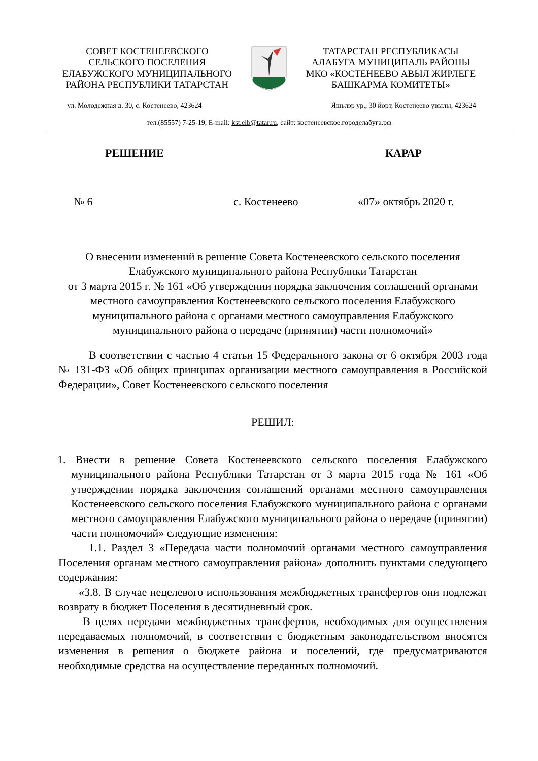СОВЕТ КОСТЕНЕЕВСКОГО
СЕЛЬСКОГО ПОСЕЛЕНИЯ
ЕЛАБУЖСКОГО МУНИЦИПАЛЬНОГО
РАЙОНА РЕСПУБЛИКИ ТАТАРСТАН
ТАТАРСТАН РЕСПУБЛИКАСЫ
АЛАБУГА МУНИЦИПАЛЬ РАЙОНЫ
МКО «КОСТЕНЕЕВО АВЫЛ ЖИРЛЕГЕ
БАШКАРМА КОМИТЕТЫ»
ул. Молодежная д. 30, с. Костенеево, 423624 Яшьлэр ур., 30 йорт, Костенеево увылы, 423624
тел.(85557) 7-25-19, E-mail: kst.elb@tatar.ru, сайт: костенеевское.городелабуга.рф
РЕШЕНИЕ КАРАР
№ 6 с. Костенеево «07» октябрь 2020 г.
О внесении изменений в решение Совета Костенеевского сельского поселения Елабужского муниципального района Республики Татарстан
от 3 марта 2015 г. № 161 «Об утверждении порядка заключения соглашений органами местного самоуправления Костенеевского сельского поселения Елабужского муниципального района с органами местного самоуправления Елабужского муниципального района о передаче (принятии) части полномочий»
В соответствии с частью 4 статьи 15 Федерального закона от 6 октября 2003 года № 131-ФЗ «Об общих принципах организации местного самоуправления в Российской Федерации», Совет Костенеевского сельского поселения
РЕШИЛ:
1. Внести в решение Совета Костенеевского сельского поселения Елабужского муниципального района Республики Татарстан от 3 марта 2015 года № 161 «Об утверждении порядка заключения соглашений органами местного самоуправления Костенеевского сельского поселения Елабужского муниципального района с органами местного самоуправления Елабужского муниципального района о передаче (принятии) части полномочий» следующие изменения:
1.1. Раздел 3 «Передача части полномочий органами местного самоуправления Поселения органам местного самоуправления района» дополнить пунктами следующего содержания:
«3.8. В случае нецелевого использования межбюджетных трансфертов они подлежат возврату в бюджет Поселения в десятидневный срок.
В целях передачи межбюджетных трансфертов, необходимых для осуществления передаваемых полномочий, в соответствии с бюджетным законодательством вносятся изменения в решения о бюджете района и поселений, где предусматриваются необходимые средства на осуществление переданных полномочий.